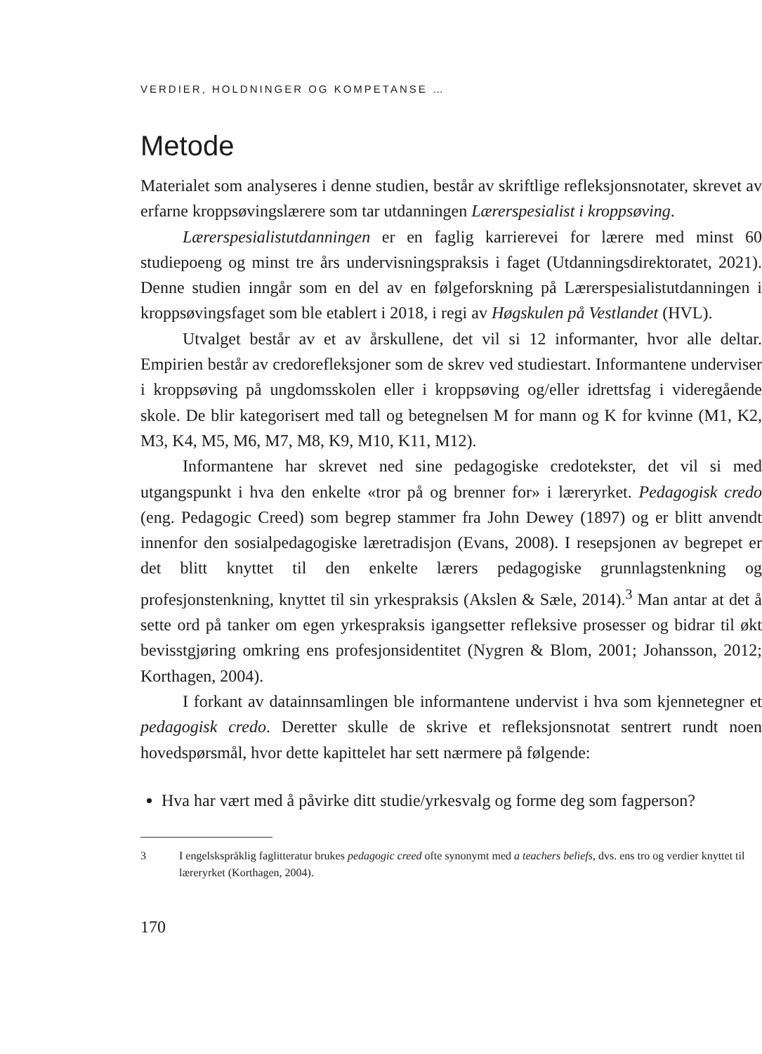VERDIER, HOLDNINGER OG KOMPETANSE …
Metode
Materialet som analyseres i denne studien, består av skriftlige refleksjonsnotater, skrevet av erfarne kroppsøvingslærere som tar utdanningen Lærerspesialist i kroppsøving.
Lærerspesialistutdanningen er en faglig karrierevei for lærere med minst 60 studiepoeng og minst tre års undervisningspraksis i faget (Utdanningsdirektoratet, 2021). Denne studien inngår som en del av en følgeforskning på Lærerspesialistutdanningen i kroppsøvingsfaget som ble etablert i 2018, i regi av Høgskulen på Vestlandet (HVL).
Utvalget består av et av årskullene, det vil si 12 informanter, hvor alle deltar. Empirien består av credorefleksjoner som de skrev ved studiestart. Informantene underviser i kroppsøving på ungdomsskolen eller i kroppsøving og/eller idrettsfag i videregående skole. De blir kategorisert med tall og betegnelsen M for mann og K for kvinne (M1, K2, M3, K4, M5, M6, M7, M8, K9, M10, K11, M12).
Informantene har skrevet ned sine pedagogiske credotekster, det vil si med utgangspunkt i hva den enkelte «tror på og brenner for» i læreryrket. Pedagogisk credo (eng. Pedagogic Creed) som begrep stammer fra John Dewey (1897) og er blitt anvendt innenfor den sosialpedagogiske læretradisjon (Evans, 2008). I resepsjonen av begrepet er det blitt knyttet til den enkelte lærers pedagogiske grunnlagstenkning og profesjonstenkning, knyttet til sin yrkespraksis (Akslen & Sæle, 2014).<sup>3</sup> Man antar at det å sette ord på tanker om egen yrkespraksis igangsetter refleksive prosesser og bidrar til økt bevisstgjøring omkring ens profesjonsidentitet (Nygren & Blom, 2001; Johansson, 2012; Korthagen, 2004).
I forkant av datainnsamlingen ble informantene undervist i hva som kjennetegner et pedagogisk credo. Deretter skulle de skrive et refleksjonsnotat sentrert rundt noen hovedspørsmål, hvor dette kapittelet har sett nærmere på følgende:
Hva har vært med å påvirke ditt studie/yrkesvalg og forme deg som fagperson?
3 I engelskspråklig faglitteratur brukes pedagogic creed ofte synonymt med a teachers beliefs, dvs. ens tro og verdier knyttet til læreryrket (Korthagen, 2004).
170